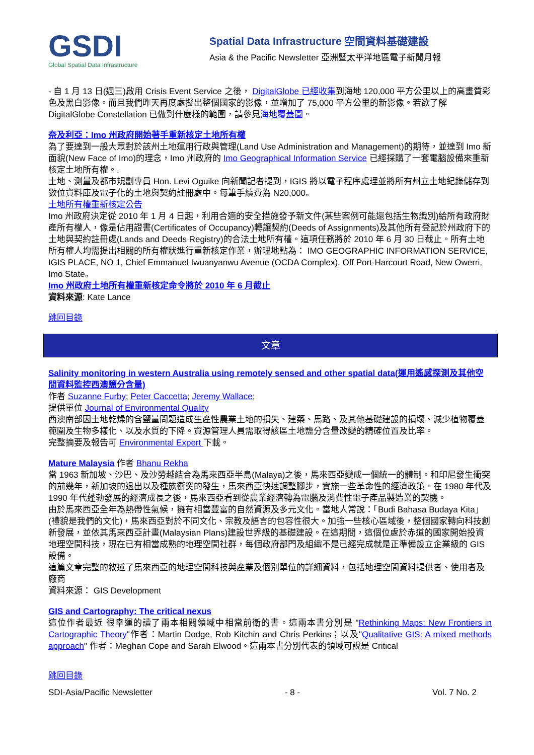GSDI
Global Spatial Data Infrastructure
Spatial Data Infrastructure 空間資料基礎建設
Asia & the Pacific Newsletter 亞洲暨太平洋地區電子新聞月報
- 自 1 月 13 日(週三)啟用 Crisis Event Service 之後， DigitalGlobe 已經收集到海地 120,000 平方公里以上的高畫質彩色及黑白影像。而且我們昨天再度處擬出整個國家的影像，並增加了 75,000 平方公里的新影像。若欲了解 DigitalGlobe Constellation 已做到什麼樣的範圍，請參見海地覆蓋圖。
奈及利亞：Imo 州政府開始著手重新核定土地所有權
為了要達到一般大眾對於該州土地運用行政與管理(Land Use Administration and Management)的期待，並達到 Imo 新面貌(New Face of Imo)的理念，Imo 州政府的 Imo Geographical Information Service 已經採購了一套電腦設備來重新核定土地所有權。.
土地、測量及都市規劃專員 Hon. Levi Oguike 向新聞記者提到，IGIS 將以電子程序處理並將所有州立土地紀錄儲存到數位資料庫及電子化的土地與契約註冊處中。每筆手續費為 N20,000。
土地所有權重新核定公告
Imo 州政府決定從 2010 年 1 月 4 日起，利用合適的安全措施發予新文件(某些案例可能還包括生物識別)給所有政府財產所有權人，像是佔用證書(Certificates of Occupancy)轉讓契約(Deeds of Assignments)及其他所有登記於州政府下的土地與契約註冊處(Lands and Deeds Registry)的合法土地所有權。這項任務將於 2010 年 6 月 30 日截止。所有土地所有權人均需提出相關的所有權狀進行重新核定作業，辦理地點為： IMO GEOGRAPHIC INFORMATION SERVICE, IGIS PLACE, NO 1, Chief Emmanuel Iwuanyanwu Avenue (OCDA Complex), Off Port-Harcourt Road, New Owerri, Imo State。
Imo 州政府土地所有權重新核定命令將於 2010 年 6 月截止
資料來源: Kate Lance
跳回目錄
文章
Salinity monitoring in western Australia using remotely sensed and other spatial data(運用遙感探測及其他空間資料監控西澳鹽分含量)
作者 Suzanne Furby; Peter Caccetta; Jeremy Wallace;
提供單位 Journal of Environmental Quality
西澳南部因土地乾燥的含鹽量問題造成生產性農業土地的損失、建築、馬路、及其他基礎建設的損壞、減少植物覆蓋範圍及生物多樣化、以及水質的下降。資源管理人員需取得該區土地鹽分含量改變的精確位置及比率。
完整摘要及報告可 Environmental Expert 下載。
Mature Malaysia 作者 Bhanu Rekha
當 1963 新加坡、沙巴、及沙勞越結合為馬來西亞半島(Malaya)之後，馬來西亞變成一個統一的體制。和印尼發生衝突的前幾年，新加坡的退出以及種族衝突的發生，馬來西亞快速調整腳步，實施一些革命性的經濟政策。在 1980 年代及 1990 年代蓬勃發展的經濟成長之後，馬來西亞看到從農業經濟轉為電腦及消費性電子產品製造業的契機。
由於馬來西亞全年為熱帶性氣候，擁有相當豐富的自然資源及多元文化。當地人常說：「Budi Bahasa Budaya Kita」(禮貌是我們的文化)，馬來西亞對於不同文化、宗教及語言的包容性很大。加強一些核心區域後，整個國家轉向科技創新發展，並依其馬來西亞計畫(Malaysian Plans)建設世界級的基礎建設。在這期間，這個位處於赤道的國家開始投資地理空間科技，現在已有相當成熟的地理空間社群，每個政府部門及組織不是已經完成就是正準備設立企業級的 GIS 設備。
這篇文章完整的敘述了馬來西亞的地理空間科技與產業及個別單位的詳細資料，包括地理空間資料提供者、使用者及廠商
資料來源： GIS Development
GIS and Cartography: The critical nexus
這位作者最近 很幸運的讀了兩本相關領域中相當前衛的書。這兩本書分別是 "Rethinking Maps: New Frontiers in Cartographic Theory"作者：Martin Dodge, Rob Kitchin and Chris Perkins；以及"Qualitative GIS: A mixed methods approach" 作者：Meghan Cope and Sarah Elwood。這兩本書分別代表的領域可說是 Critical
跳回目錄
SDI-Asia/Pacific Newsletter - 8 - Vol. 7 No. 2